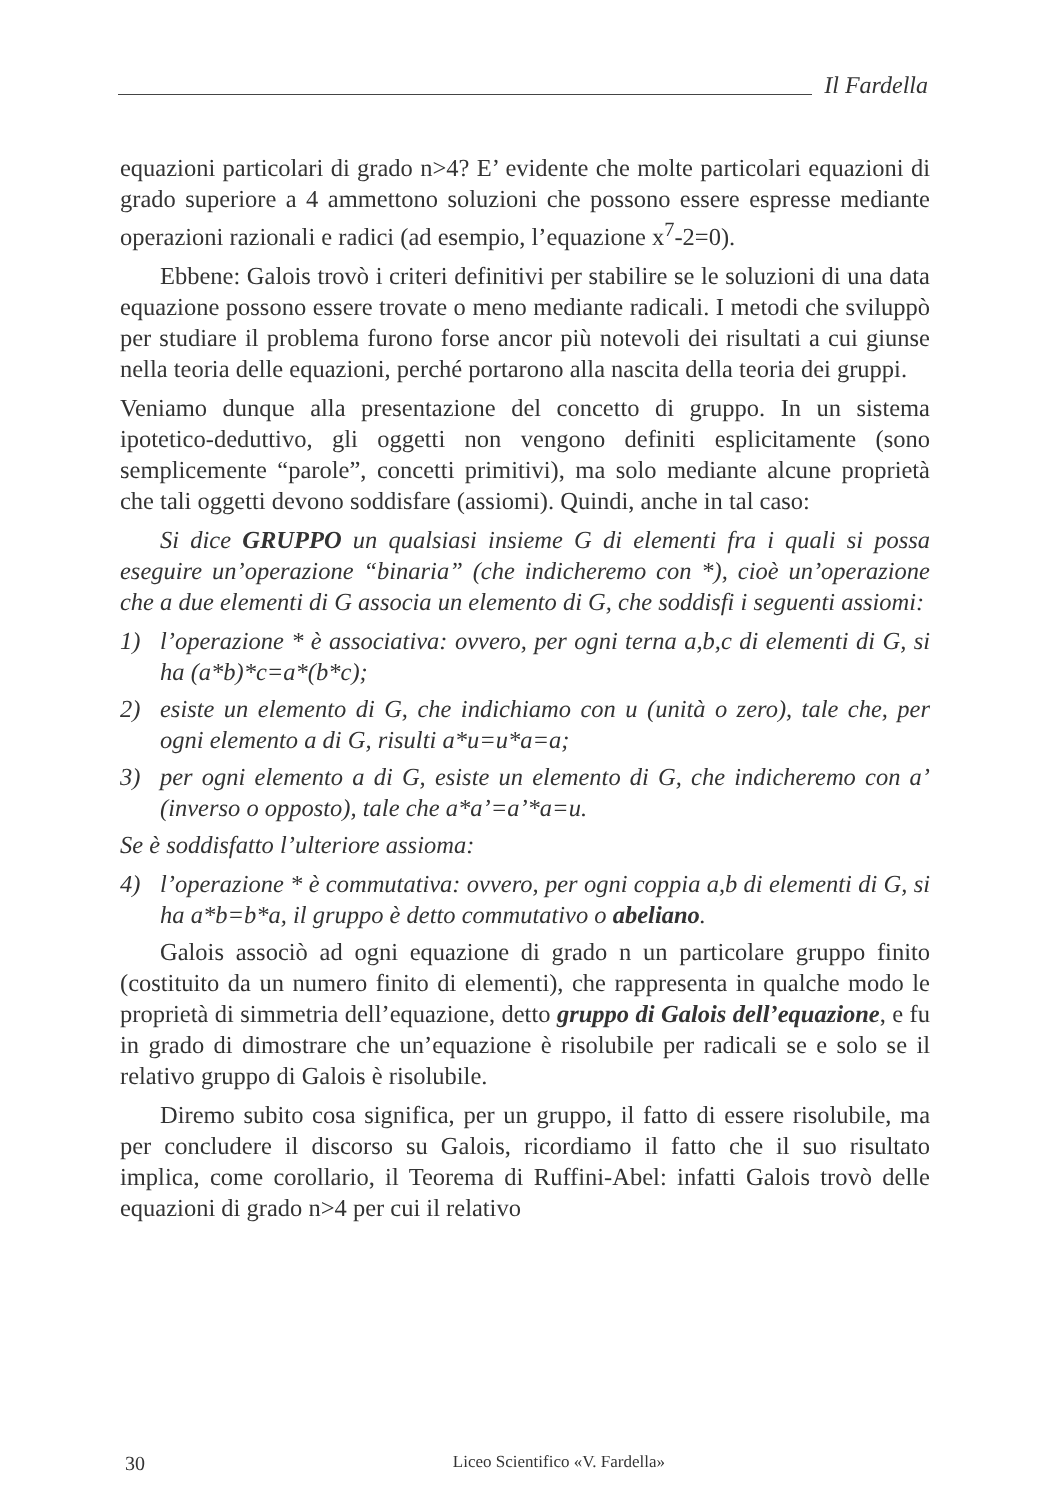Il Fardella
equazioni particolari di grado n>4? E’ evidente che molte particolari equazioni di grado superiore a 4 ammettono soluzioni che possono essere espresse mediante operazioni razionali e radici (ad esempio, l’equazione x<sup>7</sup>-2=0).
Ebbene: Galois trovò i criteri definitivi per stabilire se le soluzioni di una data equazione possono essere trovate o meno mediante radicali. I metodi che sviluppò per studiare il problema furono forse ancor più notevoli dei risultati a cui giunse nella teoria delle equazioni, perché portarono alla nascita della teoria dei gruppi.
Veniamo dunque alla presentazione del concetto di gruppo. In un sistema ipotetico-deduttivo, gli oggetti non vengono definiti esplicitamente (sono semplicemente “parole”, concetti primitivi), ma solo mediante alcune proprietà che tali oggetti devono soddisfare (assiomi). Quindi, anche in tal caso:
Si dice GRUPPO un qualsiasi insieme G di elementi fra i quali si possa eseguire un’operazione “binaria” (che indicheremo con *), cioè un’operazione che a due elementi di G associa un elemento di G, che soddisfi i seguenti assiomi:
1) l’operazione * è associativa: ovvero, per ogni terna a,b,c di elementi di G, si ha (a*b)*c=a*(b*c);
2) esiste un elemento di G, che indichiamo con u (unità o zero), tale che, per ogni elemento a di G, risulti a*u=u*a=a;
3) per ogni elemento a di G, esiste un elemento di G, che indicheremo con a’ (inverso o opposto), tale che a*a’=a’*a=u.
Se è soddisfatto l’ulteriore assioma:
4) l’operazione * è commutativa: ovvero, per ogni coppia a,b di elementi di G, si ha a*b=b*a, il gruppo è detto commutativo o abeliano.
Galois associò ad ogni equazione di grado n un particolare gruppo finito (costituito da un numero finito di elementi), che rappresenta in qualche modo le proprietà di simmetria dell’equazione, detto gruppo di Galois dell’equazione, e fu in grado di dimostrare che un’equazione è risolubile per radicali se e solo se il relativo gruppo di Galois è risolubile.
Diremo subito cosa significa, per un gruppo, il fatto di essere risolubile, ma per concludere il discorso su Galois, ricordiamo il fatto che il suo risultato implica, come corollario, il Teorema di Ruffini-Abel: infatti Galois trovò delle equazioni di grado n>4 per cui il relativo
30 Liceo Scientifico «V. Fardella»